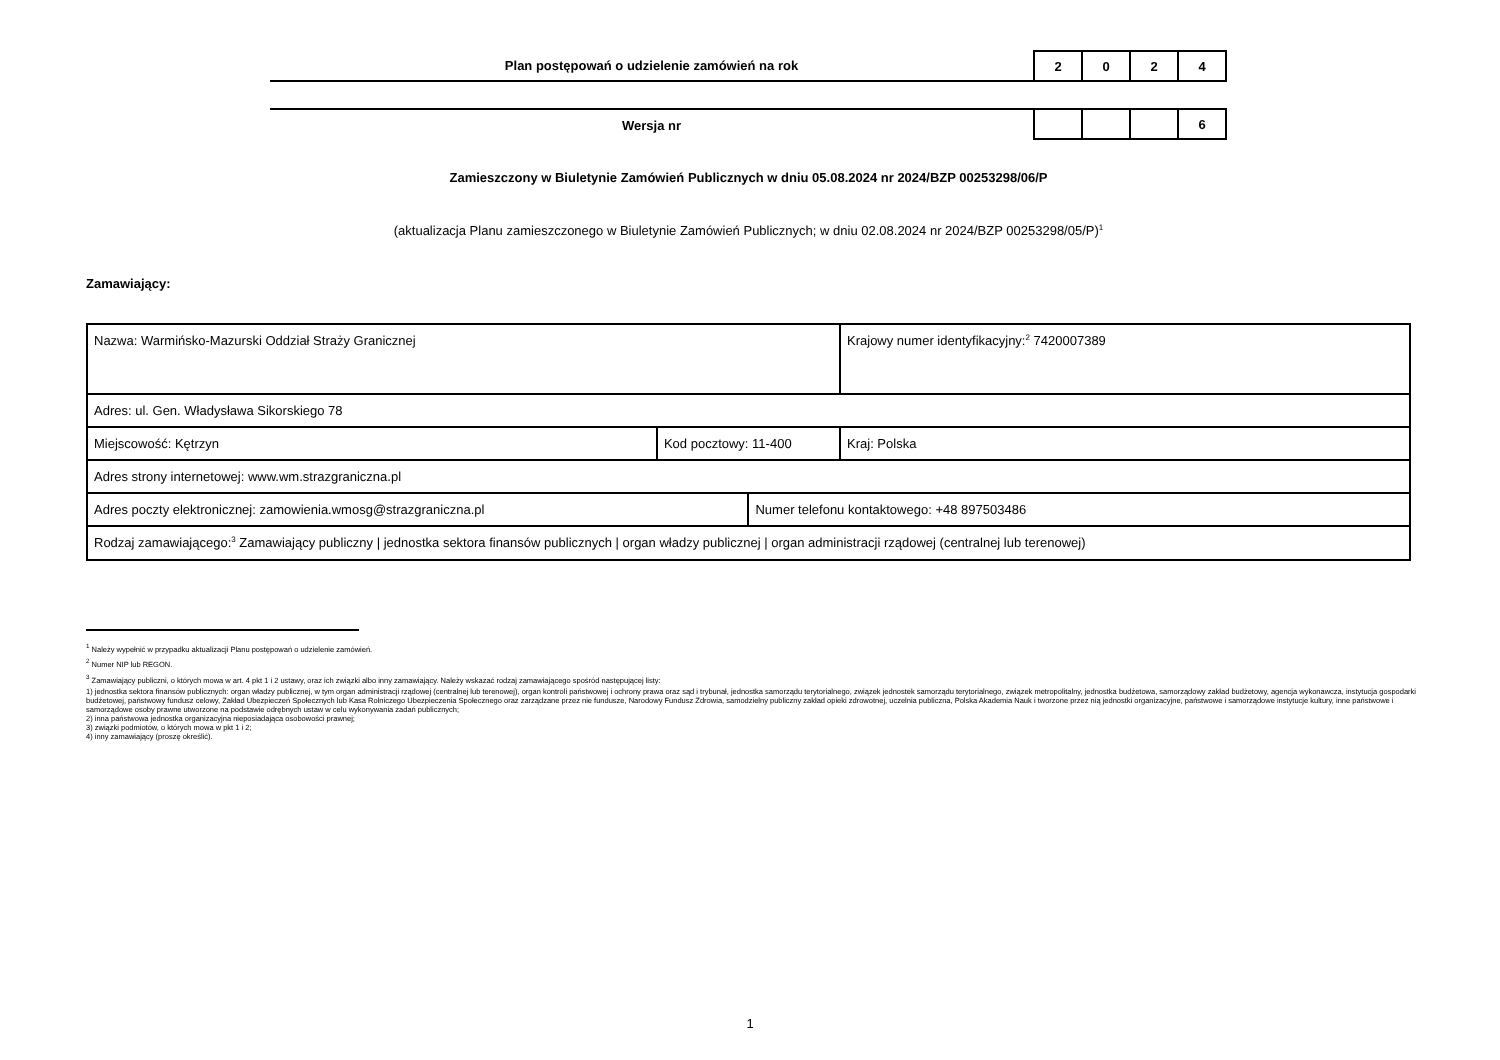Plan postępowań o udzielenie zamówień na rok
2 0 2 4
Wersja nr
6
Zamieszczony w Biuletynie Zamówień Publicznych w dniu 05.08.2024 nr 2024/BZP 00253298/06/P
(aktualizacja Planu zamieszczonego w Biuletynie Zamówień Publicznych; w dniu 02.08.2024 nr 2024/BZP 00253298/05/P)<sup>1</sup>
Zamawiający:
| Nazwa: Warmińsko-Mazurski Oddział Straży Granicznej | | | Krajowy numer identyfikacyjny:<sup>2</sup> 7420007389 |
| Adres: ul. Gen. Władysława Sikorskiego 78 | | | |
| Miejscowość: Kętrzyn | Kod pocztowy: 11-400 | | Kraj: Polska |
| Adres strony internetowej: www.wm.strazgraniczna.pl | | | |
| Adres poczty elektronicznej: zamowienia.wmosg@strazgraniczna.pl | | Numer telefonu kontaktowego: +48 897503486 | |
| Rodzaj zamawiającego:<sup>3</sup> Zamawiający publiczny / jednostka sektora finansów publicznych / organ władzy publicznej / organ administracji rządowej (centralnej lub terenowej) | | | |
<sup>1</sup> Należy wypełnić w przypadku aktualizacji Planu postępowań o udzielenie zamówień.
<sup>2</sup> Numer NIP lub REGON.
<sup>3</sup> Zamawiający publiczni, o których mowa w art. 4 pkt 1 i 2 ustawy, oraz ich związki albo inny zamawiający. Należy wskazać rodzaj zamawiającego spośród następującej listy:
1) jednostka sektora finansów publicznych: organ władzy publicznej, w tym organ administracji rządowej (centralnej lub terenowej), organ kontroli państwowej i ochrony prawa oraz sąd i trybunał, jednostka samorządu terytorialnego, związek jednostek samorządu terytorialnego, związek metropolitalny, jednostka budżetowa, samorządowy zakład budżetowy, agencja wykonawcza, instytucja gospodarki budżetowej, państwowy fundusz celowy, Zakład Ubezpieczeń Społecznych lub Kasa Rolniczego Ubezpieczenia Społecznego oraz zarządzane przez nie fundusze, Narodowy Fundusz Zdrowia, samodzielny publiczny zakład opieki zdrowotnej, uczelnia publiczna, Polska Akademia Nauk i tworzone przez nią jednostki organizacyjne, państwowe i samorządowe instytucje kultury, inne państwowe i samorządowe osoby prawne utworzone na podstawie odrębnych ustaw w celu wykonywania zadań publicznych;
2) inna państwowa jednostka organizacyjna nieposiadająca osobowości prawnej;
3) związki podmiotów, o których mowa w pkt 1 i 2;
4) inny zamawiający (proszę określić).
1